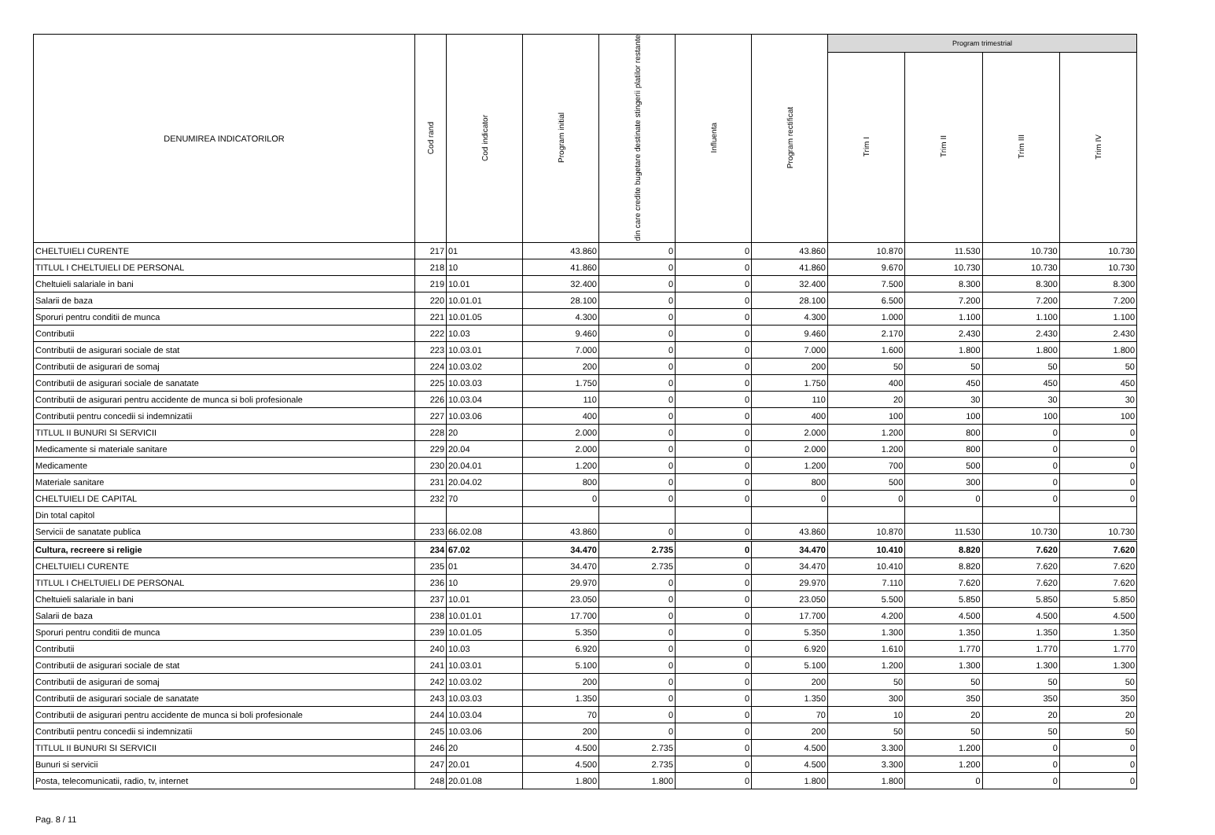| DENUMIREA INDICATORILOR | Cod rand | Cod indicator | Program initial | din care credite bugetare destinate stingerii platilor restante | Influenta | Program rectificat | Program trimestrial | | | |
| --- | --- | --- | --- | --- | --- | --- | --- | --- | --- | --- |
| | | | | | | | Trim I | Trim II | Trim III | Trim IV |
| CHELTUIELI CURENTE | 217 | 01 | 43.860 | 0 | 0 | 43.860 | 10.870 | 11.530 | 10.730 | 10.730 |
| TITLUL I CHELTUIELI DE PERSONAL | 218 | 10 | 41.860 | 0 | 0 | 41.860 | 9.670 | 10.730 | 10.730 | 10.730 |
| Cheltuieli salariale in bani | 219 | 10.01 | 32.400 | 0 | 0 | 32.400 | 7.500 | 8.300 | 8.300 | 8.300 |
| Salarii de baza | 220 | 10.01.01 | 28.100 | 0 | 0 | 28.100 | 6.500 | 7.200 | 7.200 | 7.200 |
| Sporuri pentru conditii de munca | 221 | 10.01.05 | 4.300 | 0 | 0 | 4.300 | 1.000 | 1.100 | 1.100 | 1.100 |
| Contributii | 222 | 10.03 | 9.460 | 0 | 0 | 9.460 | 2.170 | 2.430 | 2.430 | 2.430 |
| Contributii de asigurari sociale de stat | 223 | 10.03.01 | 7.000 | 0 | 0 | 7.000 | 1.600 | 1.800 | 1.800 | 1.800 |
| Contributii de asigurari de somaj | 224 | 10.03.02 | 200 | 0 | 0 | 200 | 50 | 50 | 50 | 50 |
| Contributii de asigurari sociale de sanatate | 225 | 10.03.03 | 1.750 | 0 | 0 | 1.750 | 400 | 450 | 450 | 450 |
| Contributii de asigurari pentru accidente de munca si boli profesionale | 226 | 10.03.04 | 110 | 0 | 0 | 110 | 20 | 30 | 30 | 30 |
| Contributii pentru concedii si indemnizatii | 227 | 10.03.06 | 400 | 0 | 0 | 400 | 100 | 100 | 100 | 100 |
| TITLUL II BUNURI SI SERVICII | 228 | 20 | 2.000 | 0 | 0 | 2.000 | 1.200 | 800 | 0 | 0 |
| Medicamente si materiale sanitare | 229 | 20.04 | 2.000 | 0 | 0 | 2.000 | 1.200 | 800 | 0 | 0 |
| Medicamente | 230 | 20.04.01 | 1.200 | 0 | 0 | 1.200 | 700 | 500 | 0 | 0 |
| Materiale sanitare | 231 | 20.04.02 | 800 | 0 | 0 | 800 | 500 | 300 | 0 | 0 |
| CHELTUIELI DE CAPITAL | 232 | 70 | 0 | 0 | 0 | 0 | 0 | 0 | 0 | 0 |
| Din total capitol | | | | | | | | | | |
| Servicii de sanatate publica | 233 | 66.02.08 | 43.860 | 0 | 0 | 43.860 | 10.870 | 11.530 | 10.730 | 10.730 |
| Cultura, recreere si religie | 234 | 67.02 | 34.470 | 2.735 | 0 | 34.470 | 10.410 | 8.820 | 7.620 | 7.620 |
| CHELTUIELI CURENTE | 235 | 01 | 34.470 | 2.735 | 0 | 34.470 | 10.410 | 8.820 | 7.620 | 7.620 |
| TITLUL I CHELTUIELI DE PERSONAL | 236 | 10 | 29.970 | 0 | 0 | 29.970 | 7.110 | 7.620 | 7.620 | 7.620 |
| Cheltuieli salariale in bani | 237 | 10.01 | 23.050 | 0 | 0 | 23.050 | 5.500 | 5.850 | 5.850 | 5.850 |
| Salarii de baza | 238 | 10.01.01 | 17.700 | 0 | 0 | 17.700 | 4.200 | 4.500 | 4.500 | 4.500 |
| Sporuri pentru conditii de munca | 239 | 10.01.05 | 5.350 | 0 | 0 | 5.350 | 1.300 | 1.350 | 1.350 | 1.350 |
| Contributii | 240 | 10.03 | 6.920 | 0 | 0 | 6.920 | 1.610 | 1.770 | 1.770 | 1.770 |
| Contributii de asigurari sociale de stat | 241 | 10.03.01 | 5.100 | 0 | 0 | 5.100 | 1.200 | 1.300 | 1.300 | 1.300 |
| Contributii de asigurari de somaj | 242 | 10.03.02 | 200 | 0 | 0 | 200 | 50 | 50 | 50 | 50 |
| Contributii de asigurari sociale de sanatate | 243 | 10.03.03 | 1.350 | 0 | 0 | 1.350 | 300 | 350 | 350 | 350 |
| Contributii de asigurari pentru accidente de munca si boli profesionale | 244 | 10.03.04 | 70 | 0 | 0 | 70 | 10 | 20 | 20 | 20 |
| Contributii pentru concedii si indemnizatii | 245 | 10.03.06 | 200 | 0 | 0 | 200 | 50 | 50 | 50 | 50 |
| TITLUL II BUNURI SI SERVICII | 246 | 20 | 4.500 | 2.735 | 0 | 4.500 | 3.300 | 1.200 | 0 | 0 |
| Bunuri si servicii | 247 | 20.01 | 4.500 | 2.735 | 0 | 4.500 | 3.300 | 1.200 | 0 | 0 |
| Posta, telecomunicatii, radio, tv, internet | 248 | 20.01.08 | 1.800 | 1.800 | 0 | 1.800 | 1.800 | 0 | 0 | 0 |
Pag. 8 / 11